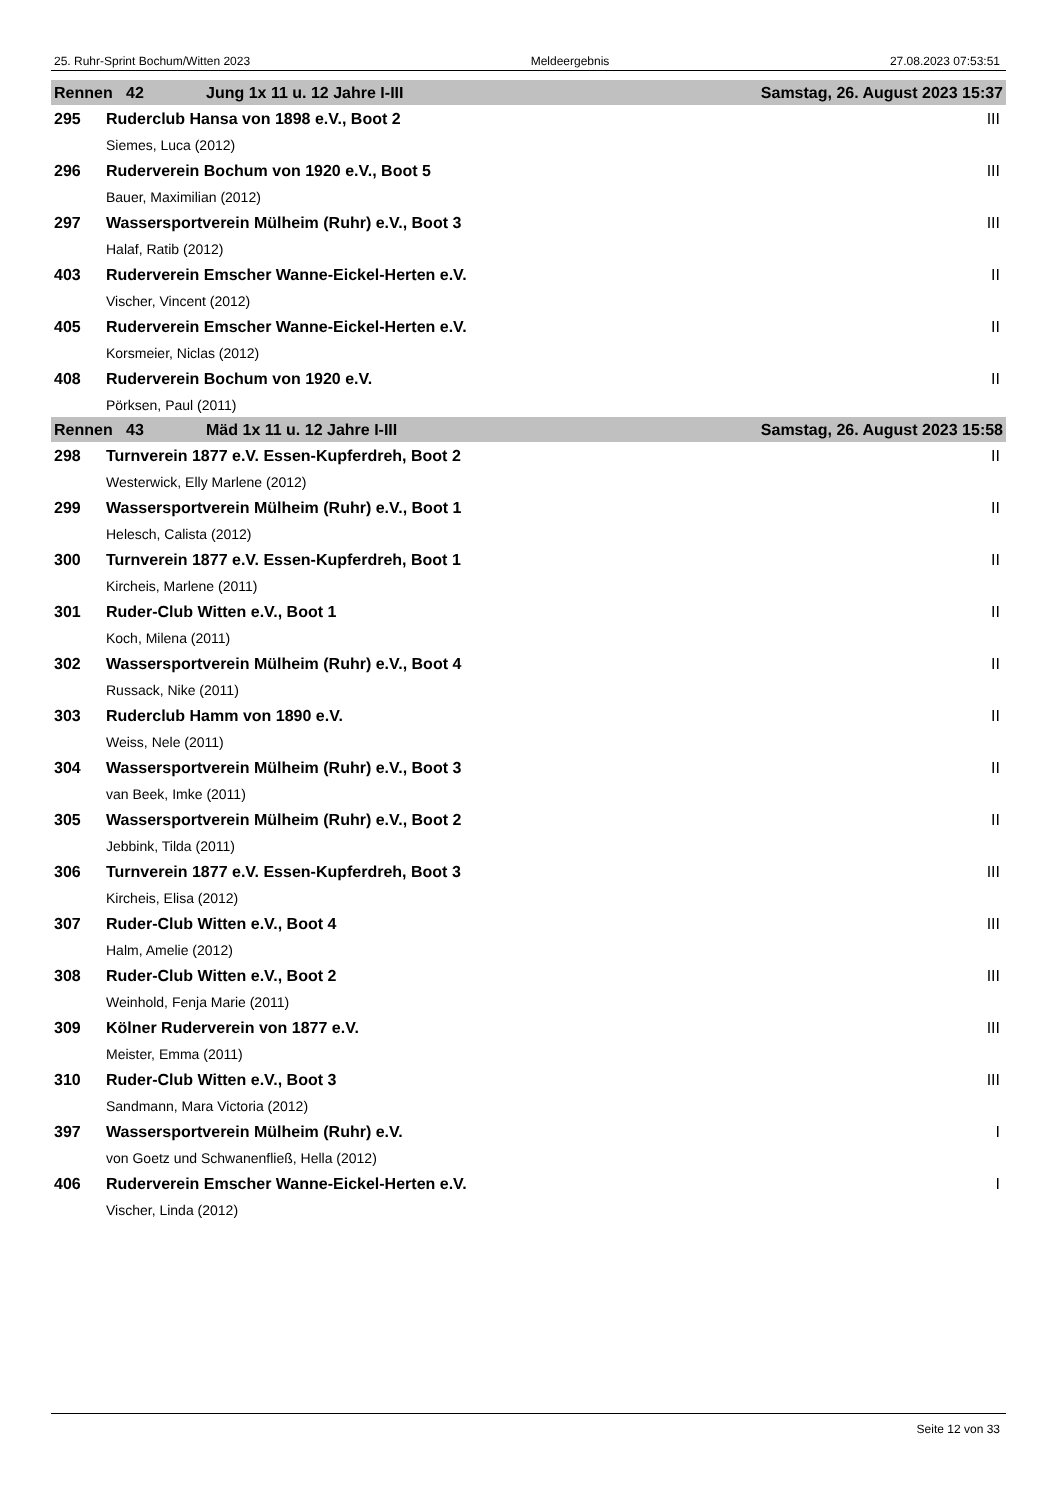25. Ruhr-Sprint Bochum/Witten 2023 Meldeergebnis 27.08.2023 07:53:51
| Rennen 42 Jung 1x 11 u. 12 Jahre I-III | | Samstag, 26. August 2023 15:37 |
| 295 | Ruderclub Hansa von 1898 e.V., Boot 2 | III |
| | Siemes, Luca (2012) | |
| 296 | Ruderverein Bochum von 1920 e.V., Boot 5 | III |
| | Bauer, Maximilian (2012) | |
| 297 | Wassersportverein Mülheim (Ruhr) e.V., Boot 3 | III |
| | Halaf, Ratib (2012) | |
| 403 | Ruderverein Emscher Wanne-Eickel-Herten e.V. | II |
| | Vischer, Vincent (2012) | |
| 405 | Ruderverein Emscher Wanne-Eickel-Herten e.V. | II |
| | Korsmeier, Niclas (2012) | |
| 408 | Ruderverein Bochum von 1920 e.V. | II |
| | Pörksen, Paul (2011) | |
| Rennen 43 Mäd 1x 11 u. 12 Jahre I-III | | Samstag, 26. August 2023 15:58 |
| 298 | Turnverein 1877 e.V. Essen-Kupferdreh, Boot 2 | II |
| | Westerwick, Elly Marlene (2012) | |
| 299 | Wassersportverein Mülheim (Ruhr) e.V., Boot 1 | II |
| | Helesch, Calista (2012) | |
| 300 | Turnverein 1877 e.V. Essen-Kupferdreh, Boot 1 | II |
| | Kircheis, Marlene (2011) | |
| 301 | Ruder-Club Witten e.V., Boot 1 | II |
| | Koch, Milena (2011) | |
| 302 | Wassersportverein Mülheim (Ruhr) e.V., Boot 4 | II |
| | Russack, Nike (2011) | |
| 303 | Ruderclub Hamm von 1890 e.V. | II |
| | Weiss, Nele (2011) | |
| 304 | Wassersportverein Mülheim (Ruhr) e.V., Boot 3 | II |
| | van Beek, Imke (2011) | |
| 305 | Wassersportverein Mülheim (Ruhr) e.V., Boot 2 | II |
| | Jebbink, Tilda (2011) | |
| 306 | Turnverein 1877 e.V. Essen-Kupferdreh, Boot 3 | III |
| | Kircheis, Elisa (2012) | |
| 307 | Ruder-Club Witten e.V., Boot 4 | III |
| | Halm, Amelie (2012) | |
| 308 | Ruder-Club Witten e.V., Boot 2 | III |
| | Weinhold, Fenja Marie (2011) | |
| 309 | Kölner Ruderverein von 1877 e.V. | III |
| | Meister, Emma (2011) | |
| 310 | Ruder-Club Witten e.V., Boot 3 | III |
| | Sandmann, Mara Victoria (2012) | |
| 397 | Wassersportverein Mülheim (Ruhr) e.V. | I |
| | von Goetz und Schwanenfließ, Hella (2012) | |
| 406 | Ruderverein Emscher Wanne-Eickel-Herten e.V. | I |
| | Vischer, Linda (2012) | |
Seite 12 von 33